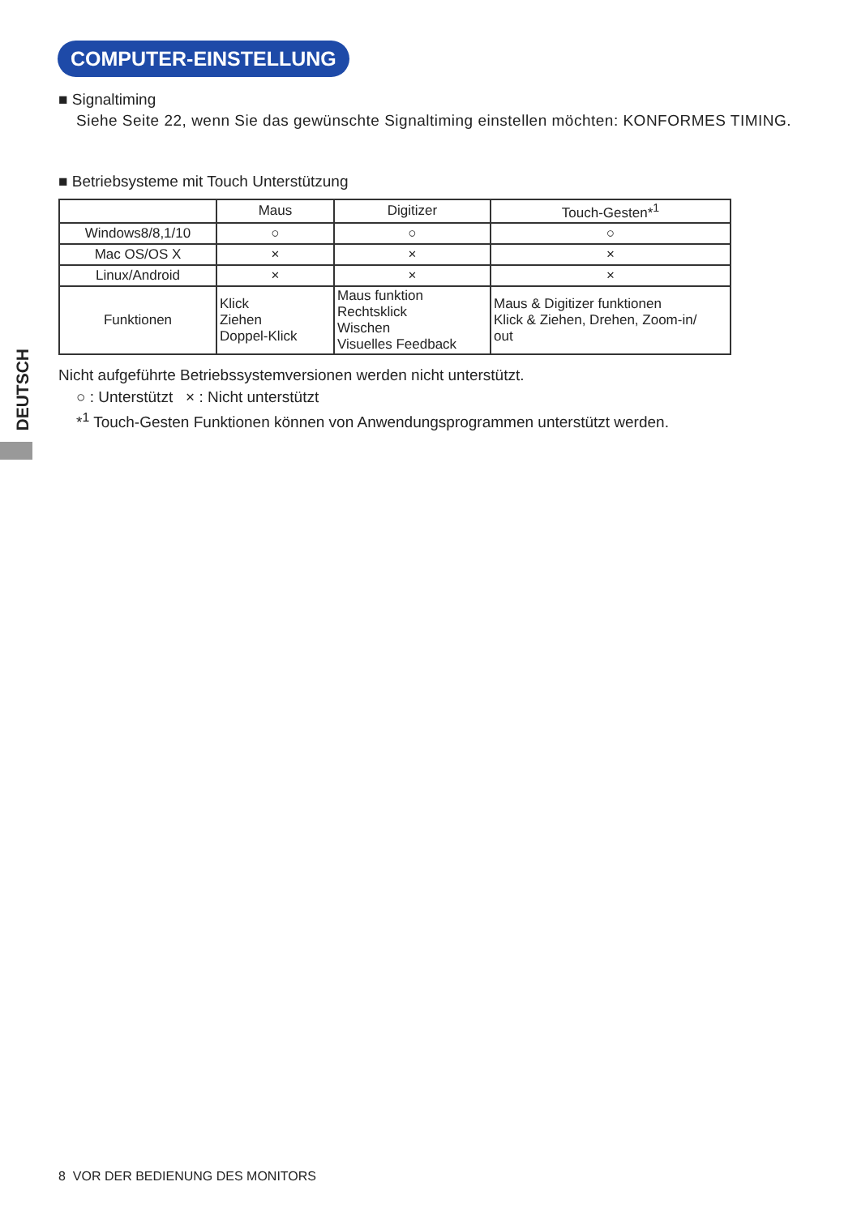COMPUTER-EINSTELLUNG
DEUTSCH
■ Signaltiming
Siehe Seite 22, wenn Sie das gewünschte Signaltiming einstellen möchten: KONFORMES TIMING.
■ Betriebsysteme mit Touch Unterstützung
| | Maus | Digitizer | Touch-Gesten*<sup>1</sup> |
| --- | --- | --- | --- |
| Windows8/8,1/10 | ○ | ○ | ○ |
| Mac OS/OS X | × | × | × |
| Linux/Android | × | × | × |
| Funktionen | Klick Ziehen Doppel-Klick | Maus funktion Rechtsklick Wischen Visuelles Feedback | Maus & Digitizer funktionen Klick & Ziehen, Drehen, Zoom-in/ out |
Nicht aufgeführte Betriebssystemversionen werden nicht unterstützt.
○ : Unterstützt × : Nicht unterstützt
*<sup>1</sup> Touch-Gesten Funktionen können von Anwendungsprogrammen unterstützt werden.
8 VOR DER BEDIENUNG DES MONITORS